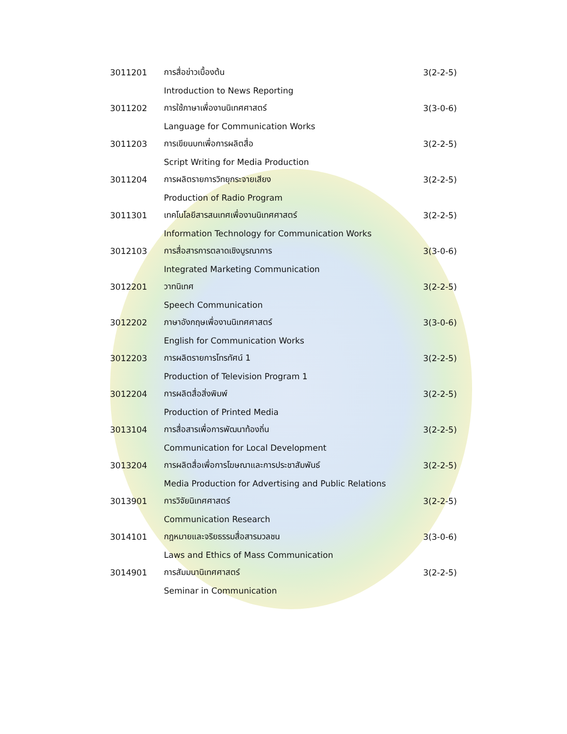3011201 การสื่อข่าวเบื้องต้น 3(2-2-5)
Introduction to News Reporting
3011202 การใช้ภาษาเพื่องานนิเทศศาสตร์ 3(3-0-6)
Language for Communication Works
3011203 การเขียนบทเพื่อการผลิตสื่อ 3(2-2-5)
Script Writing for Media Production
3011204 การผลิตรายการวิทยุกระจายเสียง 3(2-2-5)
Production of Radio Program
3011301 เทคโนโลยีสารสนเทศเพื่องานนิเทศศาสตร์ 3(2-2-5)
Information Technology for Communication Works
3012103 การสื่อสารการตลาดเชิงบูรณาการ 3(3-0-6)
Integrated Marketing Communication
3012201 วาทนิเทศ 3(2-2-5)
Speech Communication
3012202 ภาษาอังกฤษเพื่องานนิเทศศาสตร์ 3(3-0-6)
English for Communication Works
3012203 การผลิตรายการโทรทัศน์ 1 3(2-2-5)
Production of Television Program 1
3012204 การผลิตสื่อสิ่งพิมพ์ 3(2-2-5)
Production of Printed Media
3013104 การสื่อสารเพื่อการพัฒนาท้องถิ่น 3(2-2-5)
Communication for Local Development
3013204 การผลิตสื่อเพื่อการโฆษณาและการประชาสัมพันธ์ 3(2-2-5)
Media Production for Advertising and Public Relations
3013901 การวิจัยนิเทศศาสตร์ 3(2-2-5)
Communication Research
3014101 กฎหมายและจริยธรรมสื่อสารมวลชน 3(3-0-6)
Laws and Ethics of Mass Communication
3014901 การสัมมนานิเทศศาสตร์ 3(2-2-5)
Seminar in Communication